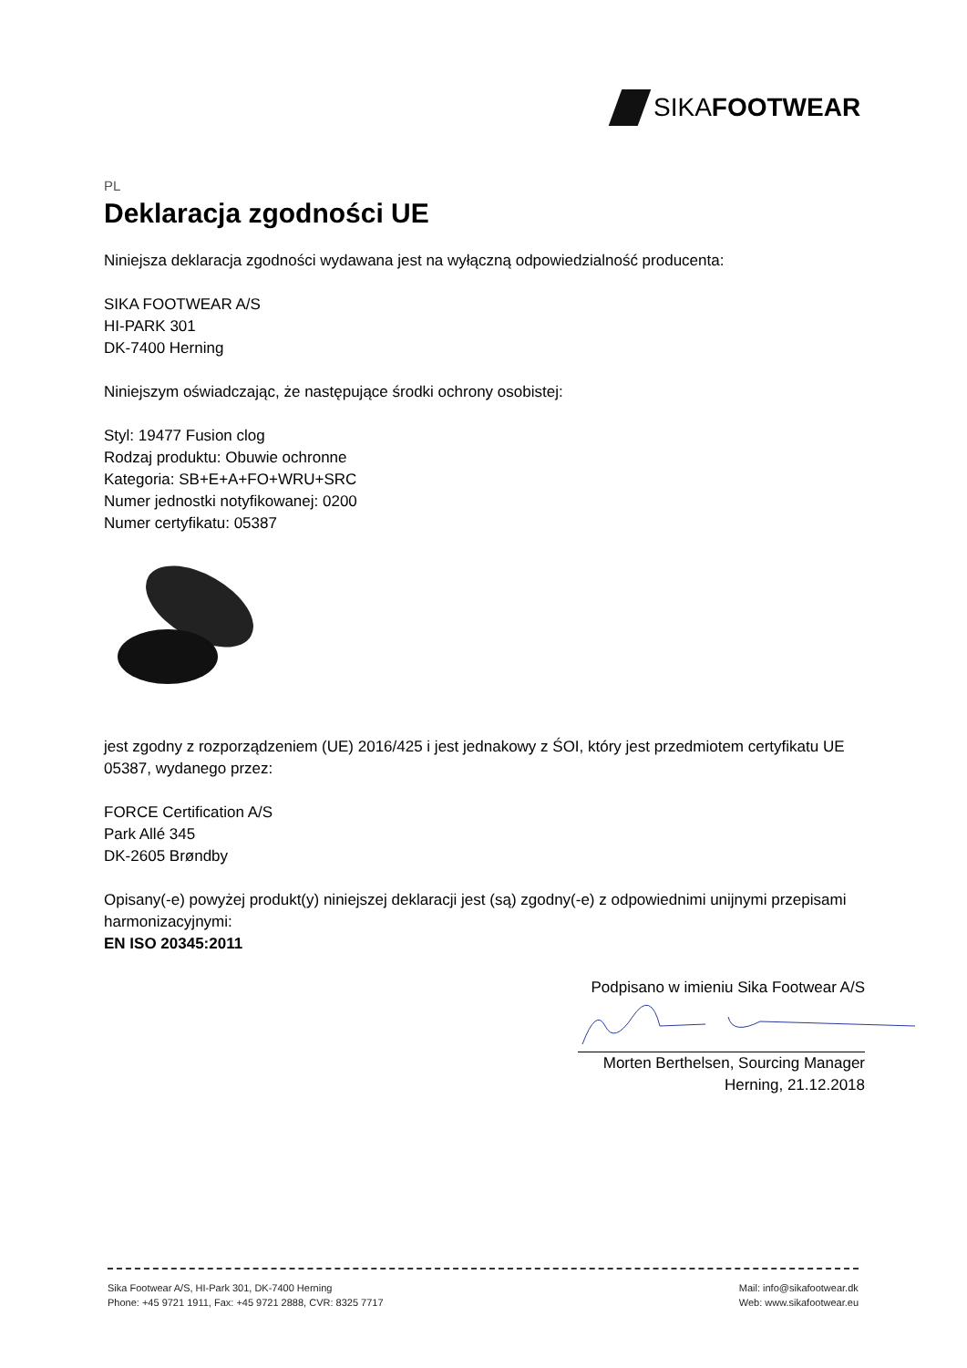SIKAFOOTWEAR
PL
Deklaracja zgodności UE
Niniejsza deklaracja zgodności wydawana jest na wyłączną odpowiedzialność producenta:
SIKA FOOTWEAR A/S
HI-PARK 301
DK-7400 Herning
Niniejszym oświadczając, że następujące środki ochrony osobistej:
Styl: 19477 Fusion clog
Rodzaj produktu: Obuwie ochronne
Kategoria: SB+E+A+FO+WRU+SRC
Numer jednostki notyfikowanej: 0200
Numer certyfikatu: 05387
jest zgodny z rozporządzeniem (UE) 2016/425 i jest jednakowy z ŚOI, który jest przedmiotem certyfikatu UE 05387, wydanego przez:
FORCE Certification A/S
Park Allé 345
DK-2605 Brøndby
Opisany(-e) powyżej produkt(y) niniejszej deklaracji jest (są) zgodny(-e) z odpowiednimi unijnymi przepisami harmonizacyjnymi:
EN ISO 20345:2011
Podpisano w imieniu Sika Footwear A/S
Morten Berthelsen, Sourcing Manager
Herning, 21.12.2018
Sika Footwear A/S, HI-Park 301, DK-7400 Herning
Phone: +45 9721 1911, Fax: +45 9721 2888, CVR: 8325 7717
Mail: info@sikafootwear.dk
Web: www.sikafootwear.eu